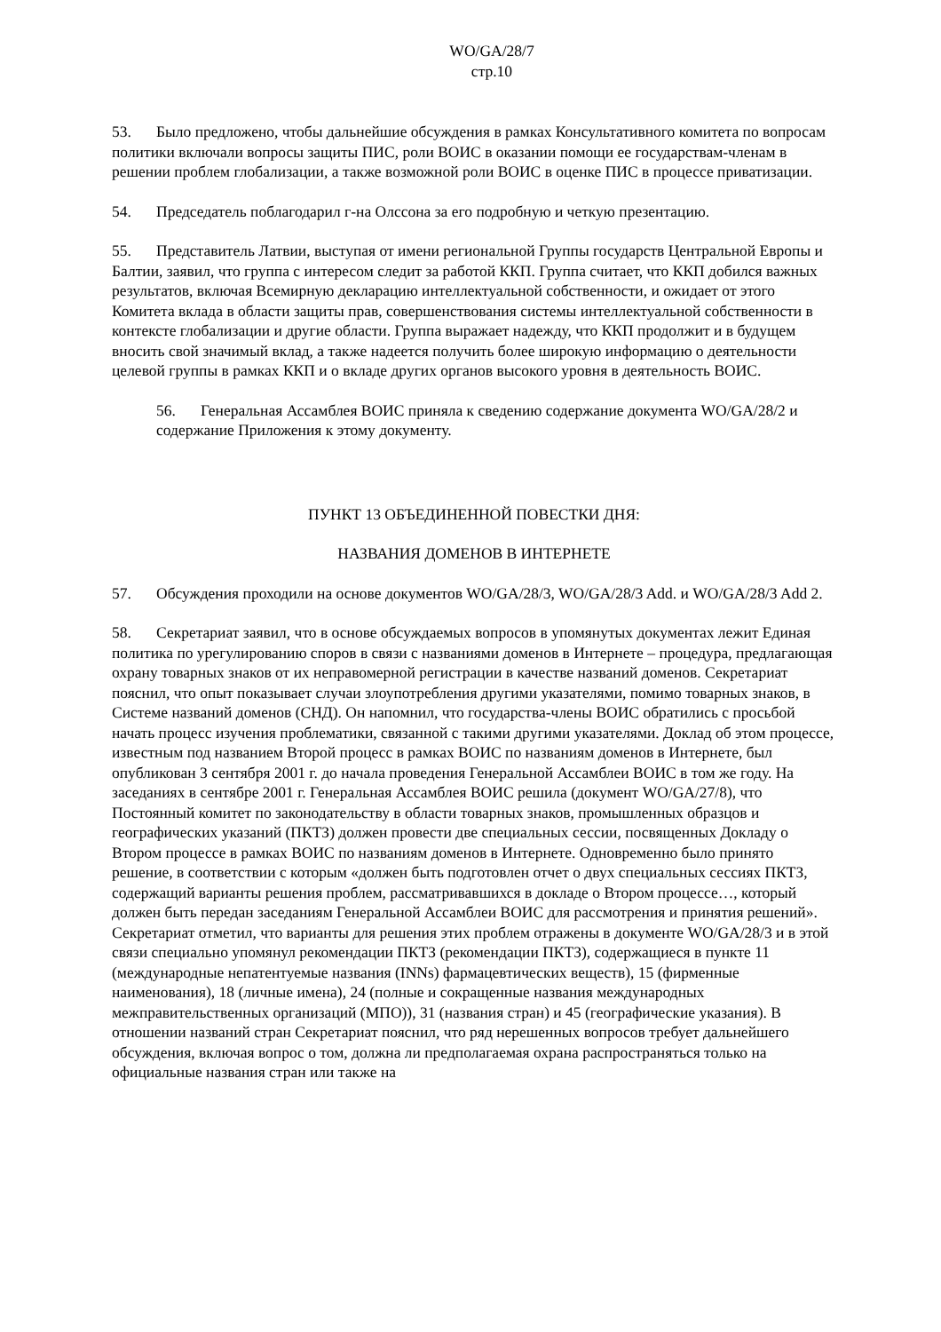WO/GA/28/7
стр.10
53. Было предложено, чтобы дальнейшие обсуждения в рамках Консультативного комитета по вопросам политики включали вопросы защиты ПИС, роли ВОИС в оказании помощи ее государствам-членам в решении проблем глобализации, а также возможной роли ВОИС в оценке ПИС в процессе приватизации.
54. Председатель поблагодарил г-на Олссона за его подробную и четкую презентацию.
55. Представитель Латвии, выступая от имени региональной Группы государств Центральной Европы и Балтии, заявил, что группа с интересом следит за работой ККП. Группа считает, что ККП добился важных результатов, включая Всемирную декларацию интеллектуальной собственности, и ожидает от этого Комитета вклада в области защиты прав, совершенствования системы интеллектуальной собственности в контексте глобализации и другие области. Группа выражает надежду, что ККП продолжит и в будущем вносить свой значимый вклад, а также надеется получить более широкую информацию о деятельности целевой группы в рамках ККП и о вкладе других органов высокого уровня в деятельность ВОИС.
56. Генеральная Ассамблея ВОИС приняла к сведению содержание документа WO/GA/28/2 и содержание Приложения к этому документу.
ПУНКТ 13 ОБЪЕДИНЕННОЙ ПОВЕСТКИ ДНЯ:
НАЗВАНИЯ ДОМЕНОВ В ИНТЕРНЕТЕ
57. Обсуждения проходили на основе документов WO/GA/28/3, WO/GA/28/3 Add. и WO/GA/28/3 Add 2.
58. Секретариат заявил, что в основе обсуждаемых вопросов в упомянутых документах лежит Единая политика по урегулированию споров в связи с названиями доменов в Интернете – процедура, предлагающая охрану товарных знаков от их неправомерной регистрации в качестве названий доменов. Секретариат пояснил, что опыт показывает случаи злоупотребления другими указателями, помимо товарных знаков, в Системе названий доменов (СНД). Он напомнил, что государства-члены ВОИС обратились с просьбой начать процесс изучения проблематики, связанной с такими другими указателями. Доклад об этом процессе, известным под названием Второй процесс в рамках ВОИС по названиям доменов в Интернете, был опубликован 3 сентября 2001 г. до начала проведения Генеральной Ассамблеи ВОИС в том же году. На заседаниях в сентябре 2001 г. Генеральная Ассамблея ВОИС решила (документ WO/GA/27/8), что Постоянный комитет по законодательству в области товарных знаков, промышленных образцов и географических указаний (ПКТЗ) должен провести две специальных сессии, посвященных Докладу о Втором процессе в рамках ВОИС по названиям доменов в Интернете. Одновременно было принято решение, в соответствии с которым «должен быть подготовлен отчет о двух специальных сессиях ПКТЗ, содержащий варианты решения проблем, рассматривавшихся в докладе о Втором процессе…, который должен быть передан заседаниям Генеральной Ассамблеи ВОИС для рассмотрения и принятия решений». Секретариат отметил, что варианты для решения этих проблем отражены в документе WO/GA/28/3 и в этой связи специально упомянул рекомендации ПКТЗ (рекомендации ПКТЗ), содержащиеся в пункте 11 (международные непатентуемые названия (INNs) фармацевтических веществ), 15 (фирменные наименования), 18 (личные имена), 24 (полные и сокращенные названия международных межправительственных организаций (МПО)), 31 (названия стран) и 45 (географические указания). В отношении названий стран Секретариат пояснил, что ряд нерешенных вопросов требует дальнейшего обсуждения, включая вопрос о том, должна ли предполагаемая охрана распространяться только на официальные названия стран или также на